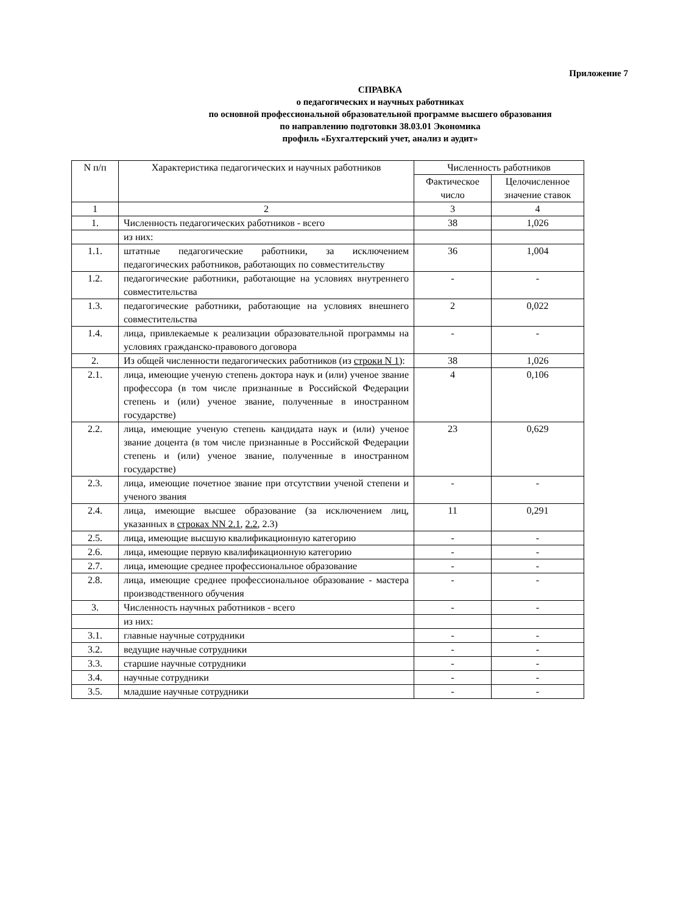Приложение 7
СПРАВКА
о педагогических и научных работниках
по основной профессиональной образовательной программе высшего образования
по направлению подготовки 38.03.01 Экономика
профиль «Бухгалтерский учет, анализ и аудит»
| N п/п | Характеристика педагогических и научных работников | Численность работников | |
| --- | --- | --- | --- |
| | | Фактическое число | Целочисленное значение ставок |
| 1 | 2 | 3 | 4 |
| 1. | Численность педагогических работников - всего | 38 | 1,026 |
| | из них: | | |
| 1.1. | штатные педагогические работники, за исключением педагогических работников, работающих по совместительству | 36 | 1,004 |
| 1.2. | педагогические работники, работающие на условиях внутреннего совместительства | - | - |
| 1.3. | педагогические работники, работающие на условиях внешнего совместительства | 2 | 0,022 |
| 1.4. | лица, привлекаемые к реализации образовательной программы на условиях гражданско-правового договора | - | - |
| 2. | Из общей численности педагогических работников (из строки N 1 ): | 38 | 1,026 |
| 2.1. | лица, имеющие ученую степень доктора наук и (или) ученое звание профессора (в том числе признанные в Российской Федерации степень и (или) ученое звание, полученные в иностранном государстве) | 4 | 0,106 |
| 2.2. | лица, имеющие ученую степень кандидата наук и (или) ученое звание доцента (в том числе признанные в Российской Федерации степень и (или) ученое звание, полученные в иностранном государстве) | 23 | 0,629 |
| 2.3. | лица, имеющие почетное звание при отсутствии ученой степени и ученого звания | - | - |
| 2.4. | лица, имеющие высшее образование (за исключением лиц, указанных в строках NN 2.1 , 2.2 , 2.3) | 11 | 0,291 |
| 2.5. | лица, имеющие высшую квалификационную категорию | - | - |
| 2.6. | лица, имеющие первую квалификационную категорию | - | - |
| 2.7. | лица, имеющие среднее профессиональное образование | - | - |
| 2.8. | лица, имеющие среднее профессиональное образование - мастера производственного обучения | - | - |
| 3. | Численность научных работников - всего | - | - |
| | из них: | | |
| 3.1. | главные научные сотрудники | - | - |
| 3.2. | ведущие научные сотрудники | - | - |
| 3.3. | старшие научные сотрудники | - | - |
| 3.4. | научные сотрудники | - | - |
| 3.5. | младшие научные сотрудники | - | - |